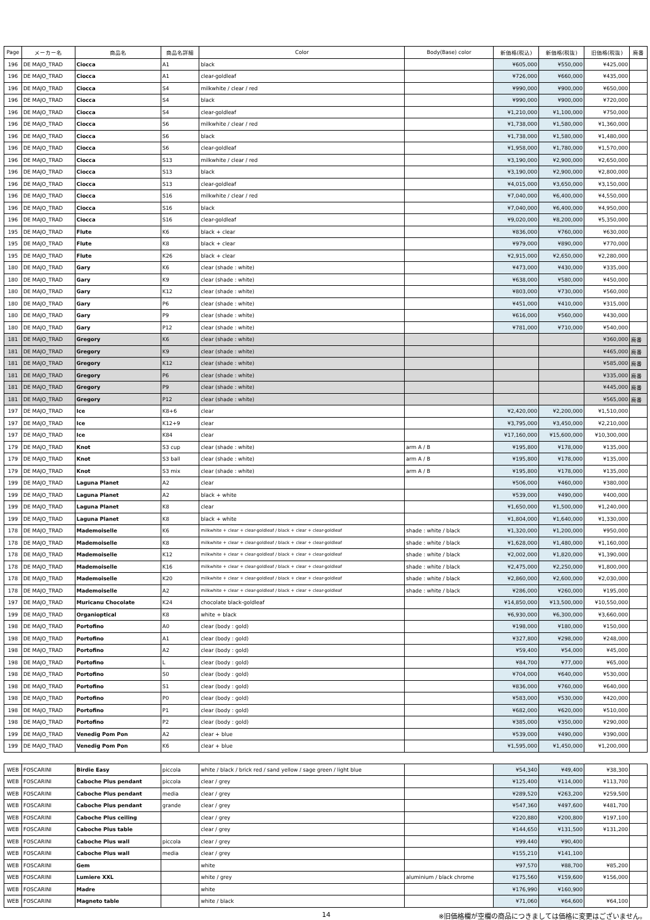| Page | メーカー名 | 商品名 | 商品名詳細 | Color | Body(Base) color | 新価格(税込) | 新価格(税抜) | 旧価格(税抜) | 廃番 |
| --- | --- | --- | --- | --- | --- | --- | --- | --- | --- |
| 196 | DE MAJO_TRAD | Ciocca | A1 | black | | ¥605,000 | ¥550,000 | ¥425,000 | |
| 196 | DE MAJO_TRAD | Ciocca | A1 | clear-goldleaf | | ¥726,000 | ¥660,000 | ¥435,000 | |
| 196 | DE MAJO_TRAD | Ciocca | S4 | milkwhite / clear / red | | ¥990,000 | ¥900,000 | ¥650,000 | |
| 196 | DE MAJO_TRAD | Ciocca | S4 | black | | ¥990,000 | ¥900,000 | ¥720,000 | |
| 196 | DE MAJO_TRAD | Ciocca | S4 | clear-goldleaf | | ¥1,210,000 | ¥1,100,000 | ¥750,000 | |
| 196 | DE MAJO_TRAD | Ciocca | S6 | milkwhite / clear / red | | ¥1,738,000 | ¥1,580,000 | ¥1,360,000 | |
| 196 | DE MAJO_TRAD | Ciocca | S6 | black | | ¥1,738,000 | ¥1,580,000 | ¥1,480,000 | |
| 196 | DE MAJO_TRAD | Ciocca | S6 | clear-goldleaf | | ¥1,958,000 | ¥1,780,000 | ¥1,570,000 | |
| 196 | DE MAJO_TRAD | Ciocca | S13 | milkwhite / clear / red | | ¥3,190,000 | ¥2,900,000 | ¥2,650,000 | |
| 196 | DE MAJO_TRAD | Ciocca | S13 | black | | ¥3,190,000 | ¥2,900,000 | ¥2,800,000 | |
| 196 | DE MAJO_TRAD | Ciocca | S13 | clear-goldleaf | | ¥4,015,000 | ¥3,650,000 | ¥3,150,000 | |
| 196 | DE MAJO_TRAD | Ciocca | S16 | milkwhite / clear / red | | ¥7,040,000 | ¥6,400,000 | ¥4,550,000 | |
| 196 | DE MAJO_TRAD | Ciocca | S16 | black | | ¥7,040,000 | ¥6,400,000 | ¥4,950,000 | |
| 196 | DE MAJO_TRAD | Ciocca | S16 | clear-goldleaf | | ¥9,020,000 | ¥8,200,000 | ¥5,350,000 | |
| 195 | DE MAJO_TRAD | Flute | K6 | black + clear | | ¥836,000 | ¥760,000 | ¥630,000 | |
| 195 | DE MAJO_TRAD | Flute | K8 | black + clear | | ¥979,000 | ¥890,000 | ¥770,000 | |
| 195 | DE MAJO_TRAD | Flute | K26 | black + clear | | ¥2,915,000 | ¥2,650,000 | ¥2,280,000 | |
| 180 | DE MAJO_TRAD | Gary | K6 | clear (shade : white) | | ¥473,000 | ¥430,000 | ¥335,000 | |
| 180 | DE MAJO_TRAD | Gary | K9 | clear (shade : white) | | ¥638,000 | ¥580,000 | ¥450,000 | |
| 180 | DE MAJO_TRAD | Gary | K12 | clear (shade : white) | | ¥803,000 | ¥730,000 | ¥560,000 | |
| 180 | DE MAJO_TRAD | Gary | P6 | clear (shade : white) | | ¥451,000 | ¥410,000 | ¥315,000 | |
| 180 | DE MAJO_TRAD | Gary | P9 | clear (shade : white) | | ¥616,000 | ¥560,000 | ¥430,000 | |
| 180 | DE MAJO_TRAD | Gary | P12 | clear (shade : white) | | ¥781,000 | ¥710,000 | ¥540,000 | |
| 181 | DE MAJO_TRAD | Gregory | K6 | clear (shade : white) | | | | ¥360,000 | 廃番 |
| 181 | DE MAJO_TRAD | Gregory | K9 | clear (shade : white) | | | | ¥465,000 | 廃番 |
| 181 | DE MAJO_TRAD | Gregory | K12 | clear (shade : white) | | | | ¥585,000 | 廃番 |
| 181 | DE MAJO_TRAD | Gregory | P6 | clear (shade : white) | | | | ¥335,000 | 廃番 |
| 181 | DE MAJO_TRAD | Gregory | P9 | clear (shade : white) | | | | ¥445,000 | 廃番 |
| 181 | DE MAJO_TRAD | Gregory | P12 | clear (shade : white) | | | | ¥565,000 | 廃番 |
| 197 | DE MAJO_TRAD | Ice | K8+6 | clear | | ¥2,420,000 | ¥2,200,000 | ¥1,510,000 | |
| 197 | DE MAJO_TRAD | Ice | K12+9 | clear | | ¥3,795,000 | ¥3,450,000 | ¥2,210,000 | |
| 197 | DE MAJO_TRAD | Ice | K84 | clear | | ¥17,160,000 | ¥15,600,000 | ¥10,300,000 | |
| 179 | DE MAJO_TRAD | Knot | S3 cup | clear (shade : white) | arm A / B | ¥195,800 | ¥178,000 | ¥135,000 | |
| 179 | DE MAJO_TRAD | Knot | S3 ball | clear (shade : white) | arm A / B | ¥195,800 | ¥178,000 | ¥135,000 | |
| 179 | DE MAJO_TRAD | Knot | S3 mix | clear (shade : white) | arm A / B | ¥195,800 | ¥178,000 | ¥135,000 | |
| 199 | DE MAJO_TRAD | Laguna Planet | A2 | clear | | ¥506,000 | ¥460,000 | ¥380,000 | |
| 199 | DE MAJO_TRAD | Laguna Planet | A2 | black + white | | ¥539,000 | ¥490,000 | ¥400,000 | |
| 199 | DE MAJO_TRAD | Laguna Planet | K8 | clear | | ¥1,650,000 | ¥1,500,000 | ¥1,240,000 | |
| 199 | DE MAJO_TRAD | Laguna Planet | K8 | black + white | | ¥1,804,000 | ¥1,640,000 | ¥1,330,000 | |
| 178 | DE MAJO_TRAD | Mademoiselle | K6 | milkwhite + clear + clear-goldleaf / black + clear + clear-goldleaf | shade : white / black | ¥1,320,000 | ¥1,200,000 | ¥950,000 | |
| 178 | DE MAJO_TRAD | Mademoiselle | K8 | milkwhite + clear + clear-goldleaf / black + clear + clear-goldleaf | shade : white / black | ¥1,628,000 | ¥1,480,000 | ¥1,160,000 | |
| 178 | DE MAJO_TRAD | Mademoiselle | K12 | milkwhite + clear + clear-goldleaf / black + clear + clear-goldleaf | shade : white / black | ¥2,002,000 | ¥1,820,000 | ¥1,390,000 | |
| 178 | DE MAJO_TRAD | Mademoiselle | K16 | milkwhite + clear + clear-goldleaf / black + clear + clear-goldleaf | shade : white / black | ¥2,475,000 | ¥2,250,000 | ¥1,800,000 | |
| 178 | DE MAJO_TRAD | Mademoiselle | K20 | milkwhite + clear + clear-goldleaf / black + clear + clear-goldleaf | shade : white / black | ¥2,860,000 | ¥2,600,000 | ¥2,030,000 | |
| 178 | DE MAJO_TRAD | Mademoiselle | A2 | milkwhite + clear + clear-goldleaf / black + clear + clear-goldleaf | shade : white / black | ¥286,000 | ¥260,000 | ¥195,000 | |
| 197 | DE MAJO_TRAD | Muricanu Chocolate | K24 | chocolate black-goldleaf | | ¥14,850,000 | ¥13,500,000 | ¥10,550,000 | |
| 199 | DE MAJO_TRAD | Organioptical | K8 | white + black | | ¥6,930,000 | ¥6,300,000 | ¥3,660,000 | |
| 198 | DE MAJO_TRAD | Portofino | A0 | clear (body : gold) | | ¥198,000 | ¥180,000 | ¥150,000 | |
| 198 | DE MAJO_TRAD | Portofino | A1 | clear (body : gold) | | ¥327,800 | ¥298,000 | ¥248,000 | |
| 198 | DE MAJO_TRAD | Portofino | A2 | clear (body : gold) | | ¥59,400 | ¥54,000 | ¥45,000 | |
| 198 | DE MAJO_TRAD | Portofino | L | clear (body : gold) | | ¥84,700 | ¥77,000 | ¥65,000 | |
| 198 | DE MAJO_TRAD | Portofino | S0 | clear (body : gold) | | ¥704,000 | ¥640,000 | ¥530,000 | |
| 198 | DE MAJO_TRAD | Portofino | S1 | clear (body : gold) | | ¥836,000 | ¥760,000 | ¥640,000 | |
| 198 | DE MAJO_TRAD | Portofino | P0 | clear (body : gold) | | ¥583,000 | ¥530,000 | ¥420,000 | |
| 198 | DE MAJO_TRAD | Portofino | P1 | clear (body : gold) | | ¥682,000 | ¥620,000 | ¥510,000 | |
| 198 | DE MAJO_TRAD | Portofino | P2 | clear (body : gold) | | ¥385,000 | ¥350,000 | ¥290,000 | |
| 199 | DE MAJO_TRAD | Venedig Pom Pon | A2 | clear + blue | | ¥539,000 | ¥490,000 | ¥390,000 | |
| 199 | DE MAJO_TRAD | Venedig Pom Pon | K6 | clear + blue | | ¥1,595,000 | ¥1,450,000 | ¥1,200,000 | |
| WEB | FOSCARINI | Birdie Easy | piccola | white / black / brick red / sand yellow / sage green / light blue | | ¥54,340 | ¥49,400 | ¥38,300 | |
| WEB | FOSCARINI | Caboche Plus pendant | piccola | clear / grey | | ¥125,400 | ¥114,000 | ¥113,700 | |
| WEB | FOSCARINI | Caboche Plus pendant | media | clear / grey | | ¥289,520 | ¥263,200 | ¥259,500 | |
| WEB | FOSCARINI | Caboche Plus pendant | grande | clear / grey | | ¥547,360 | ¥497,600 | ¥481,700 | |
| WEB | FOSCARINI | Caboche Plus ceiling | | clear / grey | | ¥220,880 | ¥200,800 | ¥197,100 | |
| WEB | FOSCARINI | Caboche Plus table | | clear / grey | | ¥144,650 | ¥131,500 | ¥131,200 | |
| WEB | FOSCARINI | Caboche Plus wall | piccola | clear / grey | | ¥99,440 | ¥90,400 | | |
| WEB | FOSCARINI | Caboche Plus wall | media | clear / grey | | ¥155,210 | ¥141,100 | | |
| WEB | FOSCARINI | Gem | | white | | ¥97,570 | ¥88,700 | ¥85,200 | |
| WEB | FOSCARINI | Lumiere XXL | | white / grey | aluminium / black chrome | ¥175,560 | ¥159,600 | ¥156,000 | |
| WEB | FOSCARINI | Madre | | white | | ¥176,990 | ¥160,900 | | |
| WEB | FOSCARINI | Magneto table | | white / black | | ¥71,060 | ¥64,600 | ¥64,100 | |
14
※旧価格欄が空欄の商品につきましては価格に変更はございません。